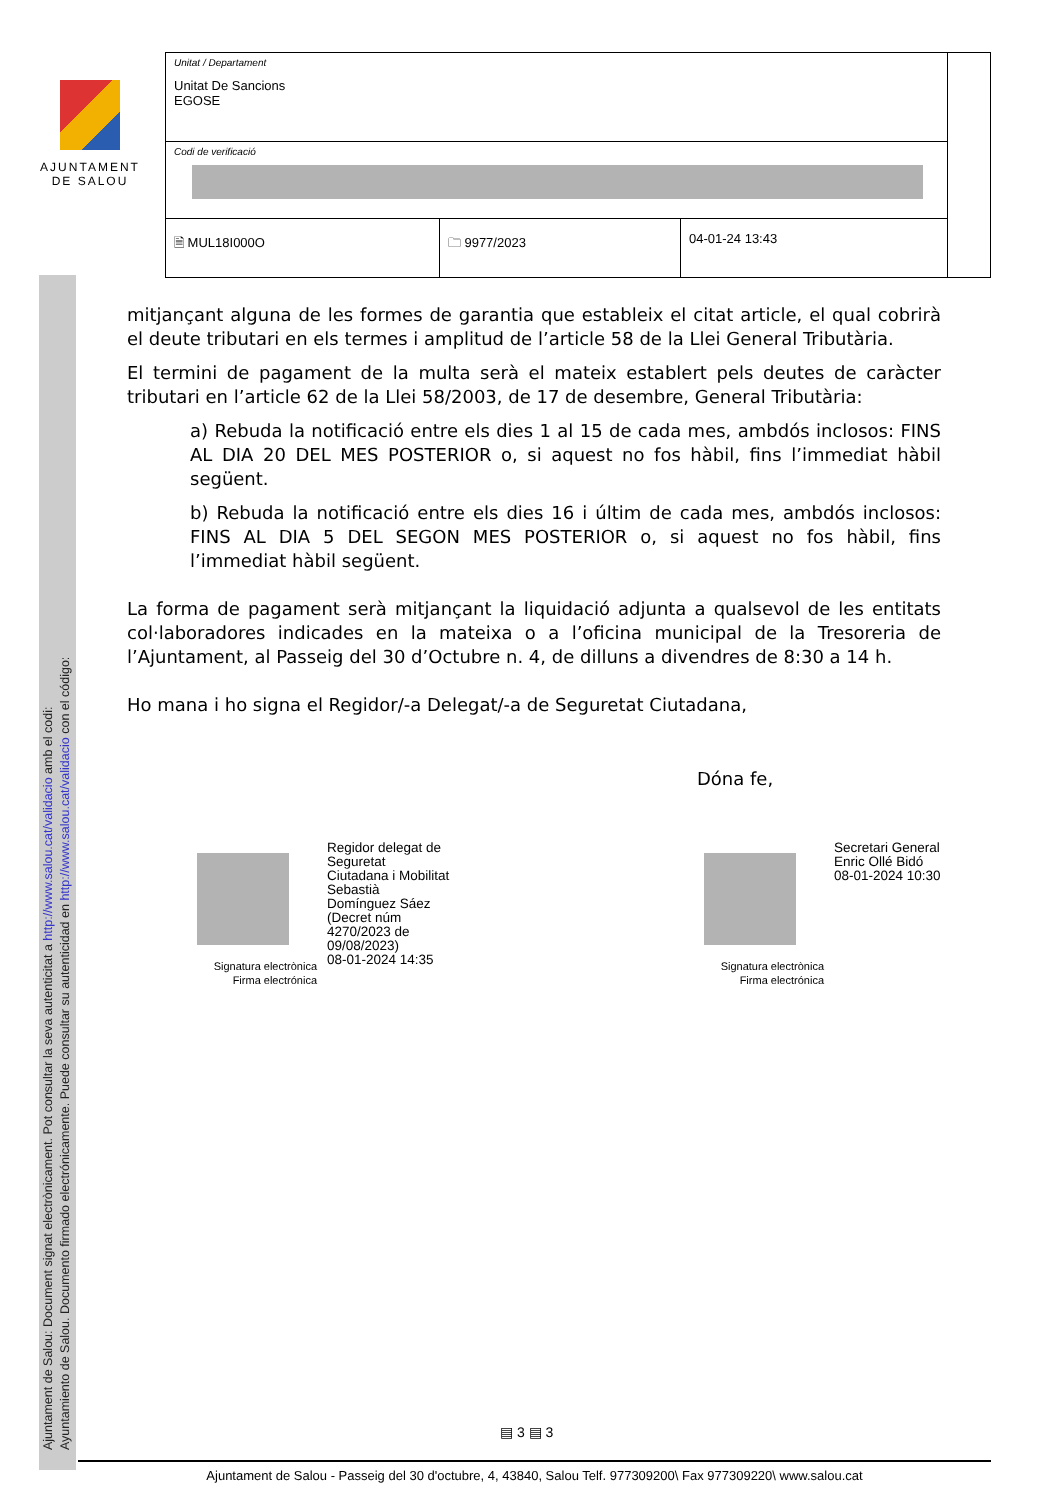AJUNTAMENT
DE SALOU
| Unitat / Departament Unitat De Sancions EGOSE | | | |
| Codi de verificació | | | |
| 🗎 MUL18I000O | 🗀 9977/2023 | 04-01-24 13:43 | |
Ajuntament de Salou: Document signat electrònicament. Pot consultar la seva autenticitat a http://www.salou.cat/validacio amb el codi:
Ayuntamiento de Salou. Documento firmado electrónicamente. Puede consultar su autenticidad en http://www.salou.cat/validacio con el código:
mitjançant alguna de les formes de garantia que estableix el citat article, el qual cobrirà el deute tributari en els termes i amplitud de l’article 58 de la Llei General Tributària.
El termini de pagament de la multa serà el mateix establert pels deutes de caràcter tributari en l’article 62 de la Llei 58/2003, de 17 de desembre, General Tributària:
a) Rebuda la notificació entre els dies 1 al 15 de cada mes, ambdós inclosos: FINS AL DIA 20 DEL MES POSTERIOR o, si aquest no fos hàbil, fins l’immediat hàbil següent.
b) Rebuda la notificació entre els dies 16 i últim de cada mes, ambdós inclosos: FINS AL DIA 5 DEL SEGON MES POSTERIOR o, si aquest no fos hàbil, fins l’immediat hàbil següent.
La forma de pagament serà mitjançant la liquidació adjunta a qualsevol de les entitats col·laboradores indicades en la mateixa o a l’oficina municipal de la Tresoreria de l’Ajuntament, al Passeig del 30 d’Octubre n. 4, de dilluns a divendres de 8:30 a 14 h.
Ho mana i ho signa el Regidor/-a Delegat/-a de Seguretat Ciutadana,
Dóna fe,
Signatura electrònica
Firma electrónica
Regidor delegat de
Seguretat
Ciutadana i Mobilitat
Sebastià
Domínguez Sáez
(Decret núm
4270/2023 de
09/08/2023)
08-01-2024 14:35
Signatura electrònica
Firma electrónica
Secretari General
Enric Ollé Bidó
08-01-2024 10:30
▤ 3 ▤ 3
Ajuntament de Salou - Passeig del 30 d'octubre, 4, 43840, Salou Telf. 977309200\ Fax 977309220\ www.salou.cat